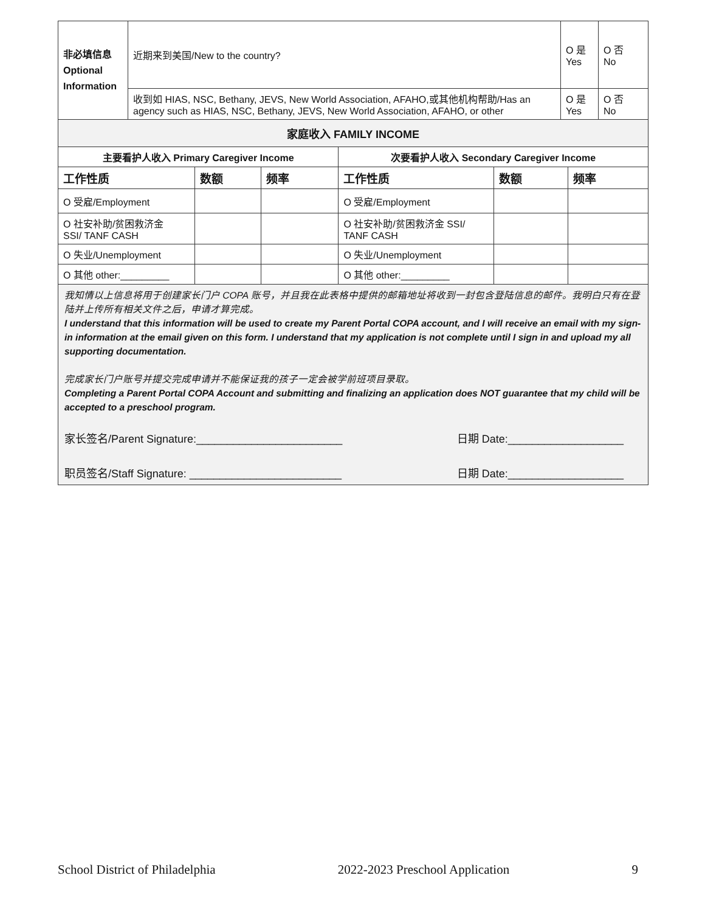| 非必填信息 Optional Information | 近期来到美国/New to the country? | O 是 Yes | O 否 No |
| | 收到如 HIAS, NSC, Bethany, JEVS, New World Association, AFAHO,或其他机构帮助/Has an agency such as HIAS, NSC, Bethany, JEVS, New World Association, AFAHO, or other | O 是 Yes | O 否 No |
| 家庭收入 FAMILY INCOME | | | | | |
| --- | --- | --- | --- | --- | --- |
| 主要看护人收入 Primary Caregiver Income | | | 次要看护人收入 Secondary Caregiver Income | | |
| 工作性质 | 数额 | 频率 | 工作性质 | 数额 | 频率 |
| O 受雇/Employment | | | O 受雇/Employment | | |
| O 社安补助/贫困救济金 SSI/ TANF CASH | | | O 社安补助/贫困救济金 SSI/ TANF CASH | | |
| O 失业/Unemployment | | | O 失业/Unemployment | | |
| O 其他 other:_________ | | | O 其他 other:_________ | | |
我知情以上信息将用于创建家长门户 COPA 账号，并且我在此表格中提供的邮箱地址将收到一封包含登陆信息的邮件。我明白只有在登陆并上传所有相关文件之后，申请才算完成。
I understand that this information will be used to create my Parent Portal COPA account, and I will receive an email with my sign-in information at the email given on this form. I understand that my application is not complete until I sign in and upload my all supporting documentation.
完成家长门户账号并提交完成申请并不能保证我的孩子一定会被学前班项目录取。
Completing a Parent Portal COPA Account and submitting and finalizing an application does NOT guarantee that my child will be accepted to a preschool program.
家长签名/Parent Signature:________________________ 日期 Date:___________________
职员签名/Staff Signature: _________________________ 日期 Date:___________________
School District of Philadelphia 2022-2023 Preschool Application 9